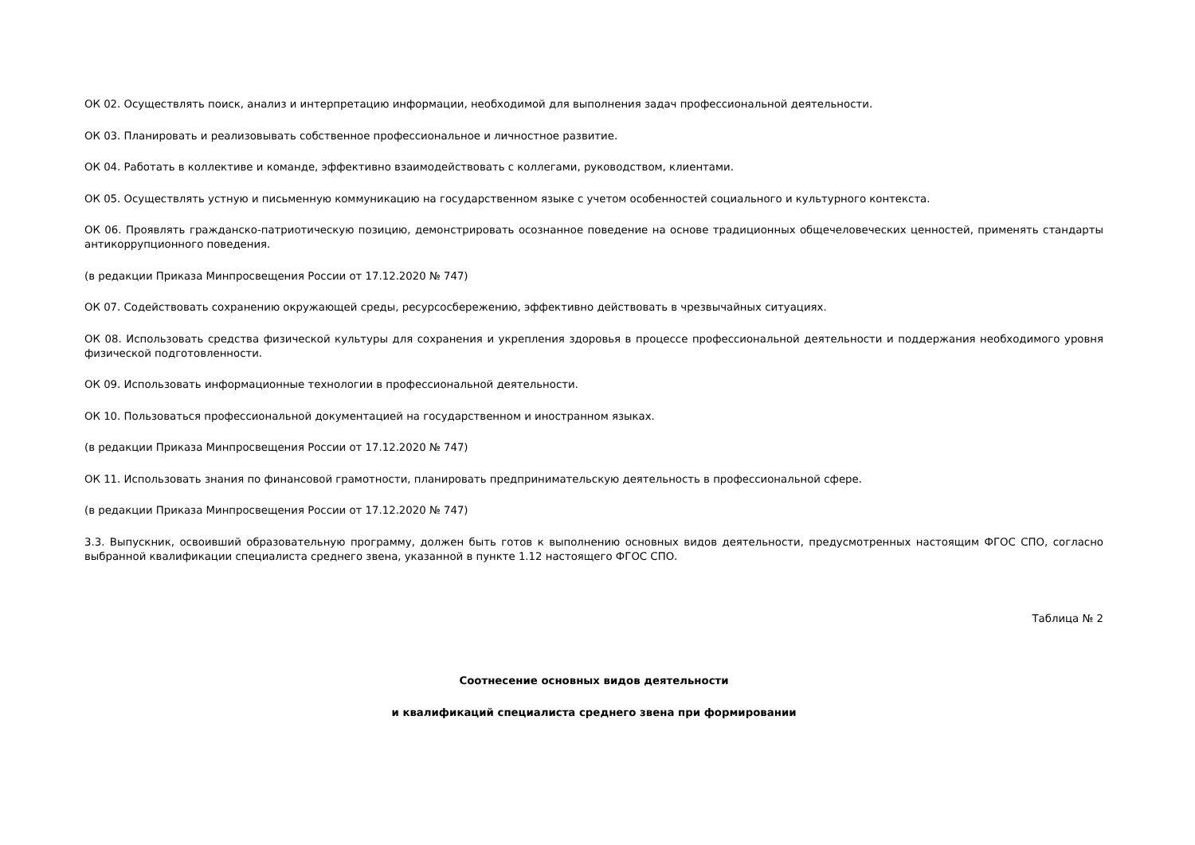ОК 02. Осуществлять поиск, анализ и интерпретацию информации, необходимой для выполнения задач профессиональной деятельности.
ОК 03. Планировать и реализовывать собственное профессиональное и личностное развитие.
ОК 04. Работать в коллективе и команде, эффективно взаимодействовать с коллегами, руководством, клиентами.
ОК 05. Осуществлять устную и письменную коммуникацию на государственном языке с учетом особенностей социального и культурного контекста.
ОК 06. Проявлять гражданско-патриотическую позицию, демонстрировать осознанное поведение на основе традиционных общечеловеческих ценностей, применять стандарты антикоррупционного поведения.
(в редакции Приказа Минпросвещения России от 17.12.2020 № 747)
ОК 07. Содействовать сохранению окружающей среды, ресурсосбережению, эффективно действовать в чрезвычайных ситуациях.
ОК 08. Использовать средства физической культуры для сохранения и укрепления здоровья в процессе профессиональной деятельности и поддержания необходимого уровня физической подготовленности.
ОК 09. Использовать информационные технологии в профессиональной деятельности.
ОК 10. Пользоваться профессиональной документацией на государственном и иностранном языках.
(в редакции Приказа Минпросвещения России от 17.12.2020 № 747)
ОК 11. Использовать знания по финансовой грамотности, планировать предпринимательскую деятельность в профессиональной сфере.
(в редакции Приказа Минпросвещения России от 17.12.2020 № 747)
3.3. Выпускник, освоивший образовательную программу, должен быть готов к выполнению основных видов деятельности, предусмотренных настоящим ФГОС СПО, согласно выбранной квалификации специалиста среднего звена, указанной в пункте 1.12 настоящего ФГОС СПО.
Таблица № 2
Соотнесение основных видов деятельности
и квалификаций специалиста среднего звена при формировании